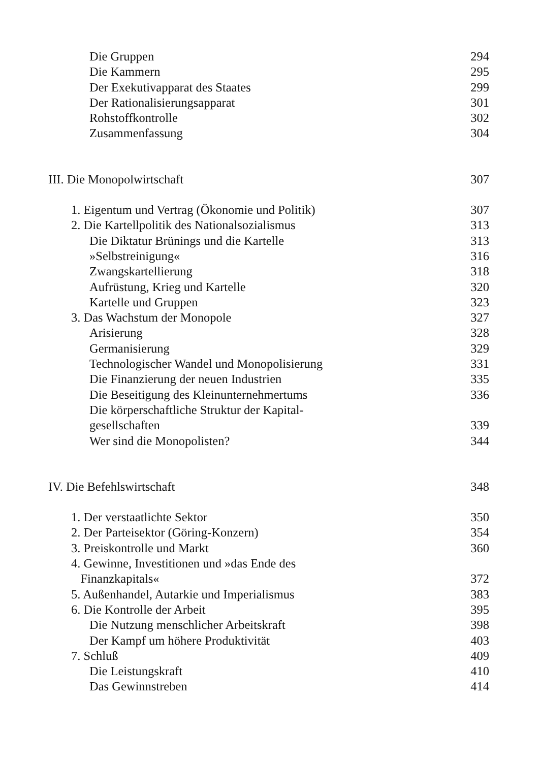Die Gruppen 294
Die Kammern 295
Der Exekutivapparat des Staates 299
Der Rationalisierungsapparat 301
Rohstoffkontrolle 302
Zusammenfassung 304
III. Die Monopolwirtschaft 307
1. Eigentum und Vertrag (Ökonomie und Politik) 307
2. Die Kartellpolitik des Nationalsozialismus 313
Die Diktatur Brünings und die Kartelle 313
»Selbstreinigung« 316
Zwangskartellierung 318
Aufrüstung, Krieg und Kartelle 320
Kartelle und Gruppen 323
3. Das Wachstum der Monopole 327
Arisierung 328
Germanisierung 329
Technologischer Wandel und Monopolisierung 331
Die Finanzierung der neuen Industrien 335
Die Beseitigung des Kleinunternehmertums 336
Die körperschaftliche Struktur der Kapital-
gesellschaften 339
Wer sind die Monopolisten? 344
IV. Die Befehlswirtschaft 348
1. Der verstaatlichte Sektor 350
2. Der Parteisektor (Göring-Konzern) 354
3. Preiskontrolle und Markt 360
4. Gewinne, Investitionen und »das Ende des
Finanzkapitals« 372
5. Außenhandel, Autarkie und Imperialismus 383
6. Die Kontrolle der Arbeit 395
Die Nutzung menschlicher Arbeitskraft 398
Der Kampf um höhere Produktivität 403
7. Schluß 409
Die Leistungskraft 410
Das Gewinnstreben 414